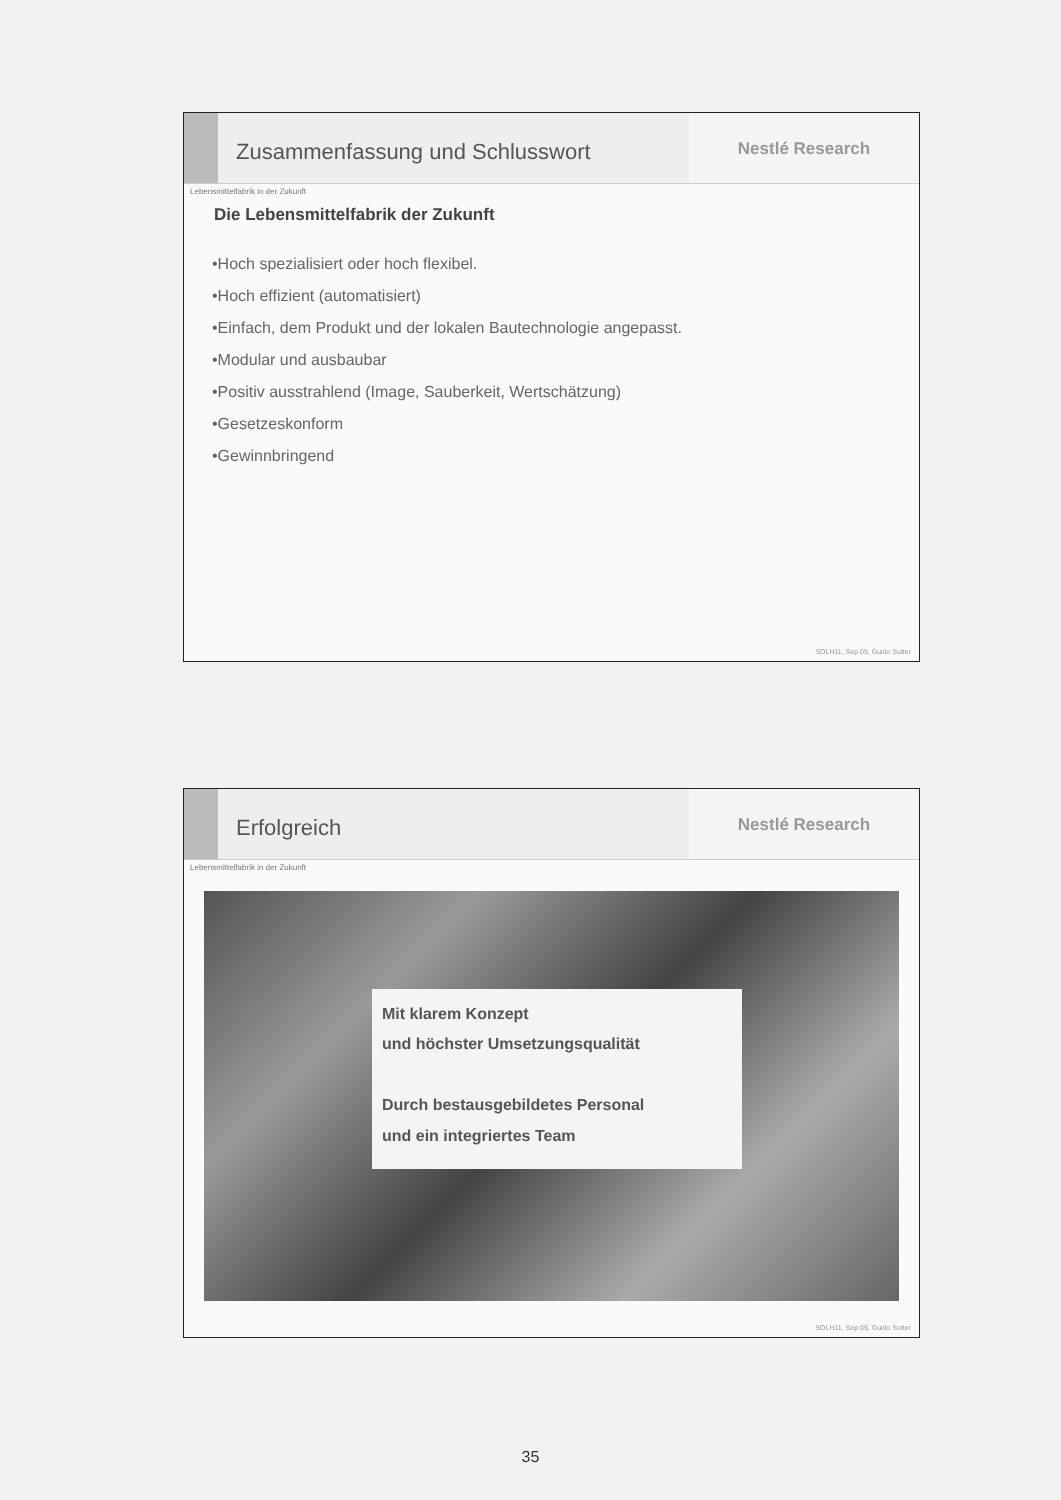Zusammenfassung und Schlusswort
Nestlé Research
Lebensmittelfabrik in der Zukunft
Die Lebensmittelfabrik der Zukunft
•Hoch spezialisiert oder hoch flexibel.
•Hoch effizient (automatisiert)
•Einfach, dem Produkt und der lokalen Bautechnologie angepasst.
•Modular und ausbaubar
•Positiv ausstrahlend (Image, Sauberkeit, Wertschätzung)
•Gesetzeskonform
•Gewinnbringend
SOLH11, Sep 09, Guido Sutter
Erfolgreich
Nestlé Research
Lebensmittelfabrik in der Zukunft
Mit klarem Konzept
und höchster Umsetzungsqualität
Durch bestausgebildetes Personal
und ein integriertes Team
SOLH11, Sep 09, Guido Sutter
35